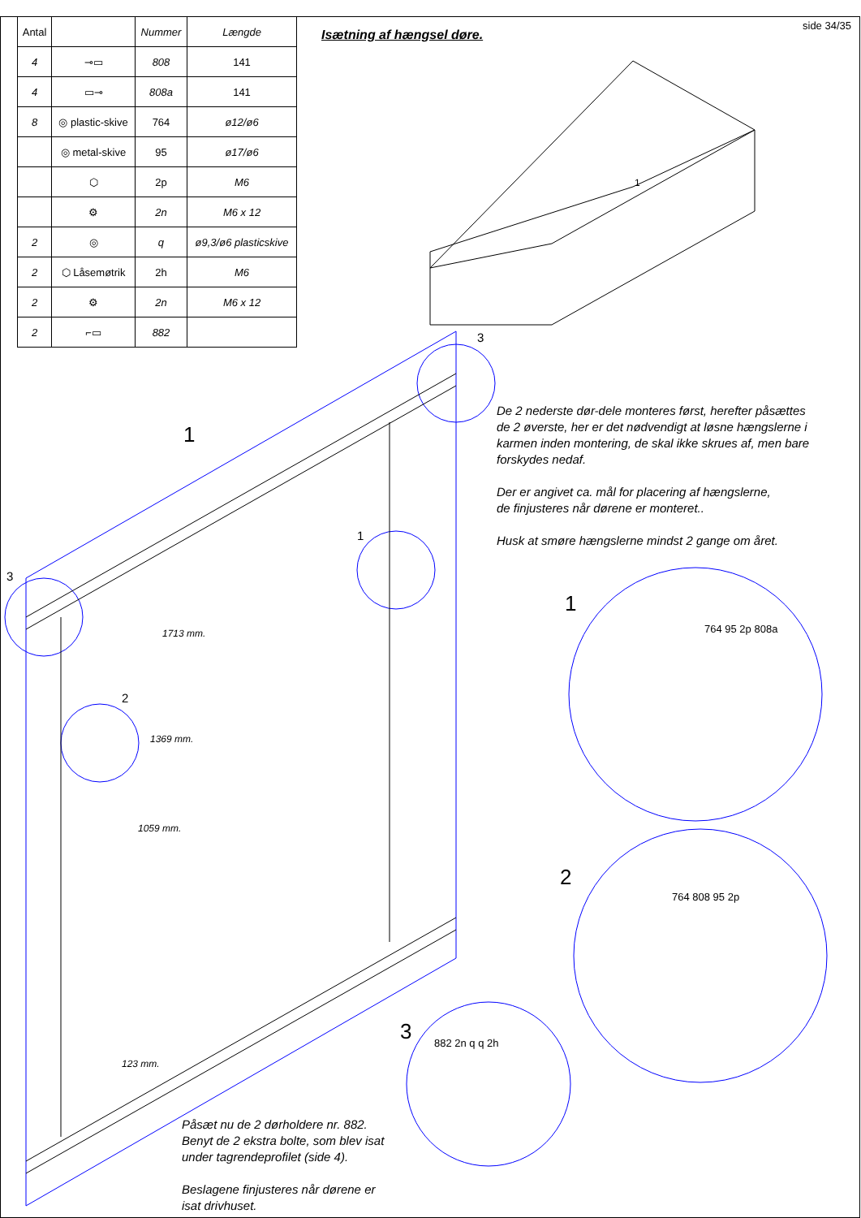side 34/35
| Antal | | Nummer | Længde |
| --- | --- | --- | --- |
| 4 | ⊸▭ | 808 | 141 |
| 4 | ▭⊸ | 808a | 141 |
| 8 | ◎ plastic-skive | 764 | ø12/ø6 |
| | ◎ metal-skive | 95 | ø17/ø6 |
| | ⬡ | 2p | M6 |
| | ⚙ | 2n | M6 x 12 |
| 2 | ◎ | q | ø9,3/ø6 plasticskive |
| 2 | ⬡ Låsemøtrik | 2h | M6 |
| 2 | ⚙ | 2n | M6 x 12 |
| 2 | ⌐▭ | 882 | |
Isætning af hængsel døre.
1
1
2
3
De 2 nederste dør-dele monteres først, herefter påsættes
de 2 øverste, her er det nødvendigt at løsne hængslerne i
karmen inden montering, de skal ikke skrues af, men bare
forskydes nedaf.
Der er angivet ca. mål for placering af hængslerne,
de finjusteres når dørene er monteret..
Husk at smøre hængslerne mindst 2 gange om året.
Påsæt nu de 2 dørholdere nr. 882.
Benyt de 2 ekstra bolte, som blev isat
under tagrendeprofilet (side 4).
Beslagene finjusteres når dørene er
isat drivhuset.
1713 mm.
1369 mm.
1059 mm.
123 mm.
764 95 2p 808a
764 808 95 2p
882 2n q q 2h
3
3
1
2
1